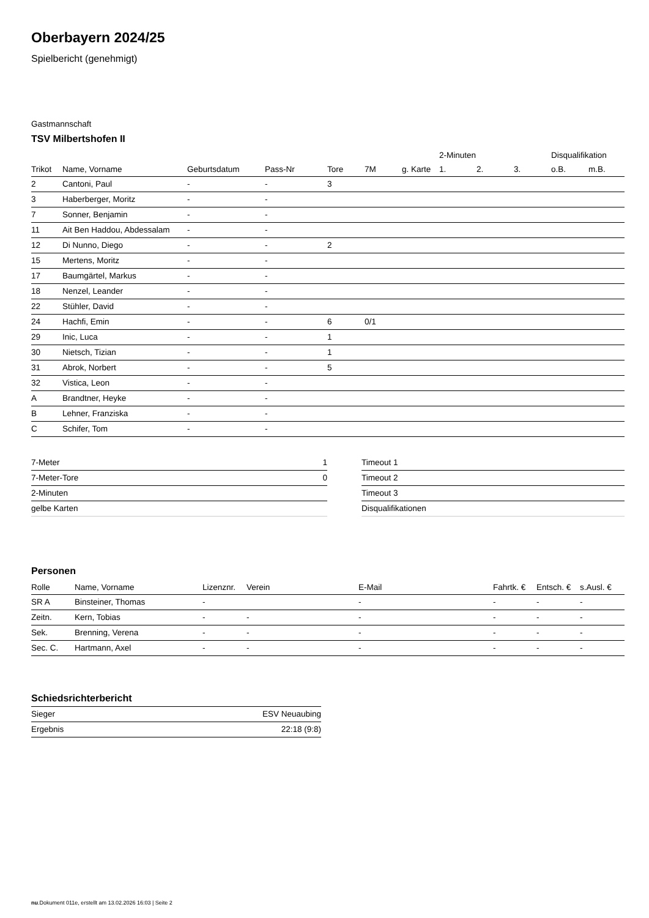Oberbayern 2024/25
Spielbericht (genehmigt)
Gastmannschaft
TSV Milbertshofen II
| | | | | | | | 2-Minuten | | | Disqualifikation | |
| --- | --- | --- | --- | --- | --- | --- | --- | --- | --- | --- | --- |
| Trikot | Name, Vorname | Geburtsdatum | Pass-Nr | Tore | 7M | g. Karte | 1. | 2. | 3. | o.B. | m.B. |
| 2 | Cantoni, Paul | - | - | 3 | | | | | | | |
| 3 | Haberberger, Moritz | - | - | | | | | | | | |
| 7 | Sonner, Benjamin | - | - | | | | | | | | |
| 11 | Ait Ben Haddou, Abdessalam | - | - | | | | | | | | |
| 12 | Di Nunno, Diego | - | - | 2 | | | | | | | |
| 15 | Mertens, Moritz | - | - | | | | | | | | |
| 17 | Baumgärtel, Markus | - | - | | | | | | | | |
| 18 | Nenzel, Leander | - | - | | | | | | | | |
| 22 | Stühler, David | - | - | | | | | | | | |
| 24 | Hachfi, Emin | - | - | 6 | 0/1 | | | | | | |
| 29 | Inic, Luca | - | - | 1 | | | | | | | |
| 30 | Nietsch, Tizian | - | - | 1 | | | | | | | |
| 31 | Abrok, Norbert | - | - | 5 | | | | | | | |
| 32 | Vistica, Leon | - | - | | | | | | | | |
| A | Brandtner, Heyke | - | - | | | | | | | | |
| B | Lehner, Franziska | - | - | | | | | | | | |
| C | Schifer, Tom | - | - | | | | | | | | |
| 7-Meter | 1 |
| 7-Meter-Tore | 0 |
| 2-Minuten | |
| gelbe Karten | |
| Timeout 1 |
| Timeout 2 |
| Timeout 3 |
| Disqualifikationen |
Personen
| Rolle | Name, Vorname | Lizenznr. | Verein | E-Mail | Fahrtk. € | Entsch. € | s.Ausl. € |
| --- | --- | --- | --- | --- | --- | --- | --- |
| SR A | Binsteiner, Thomas | - | | - | - | - | - |
| Zeitn. | Kern, Tobias | - | - | - | - | - | - |
| Sek. | Brenning, Verena | - | - | - | - | - | - |
| Sec. C. | Hartmann, Axel | - | - | - | - | - | - |
Schiedsrichterbericht
| Sieger | ESV Neuaubing |
| Ergebnis | 22:18 (9:8) |
nu.Dokument 011e, erstellt am 13.02.2026 16:03 | Seite 2